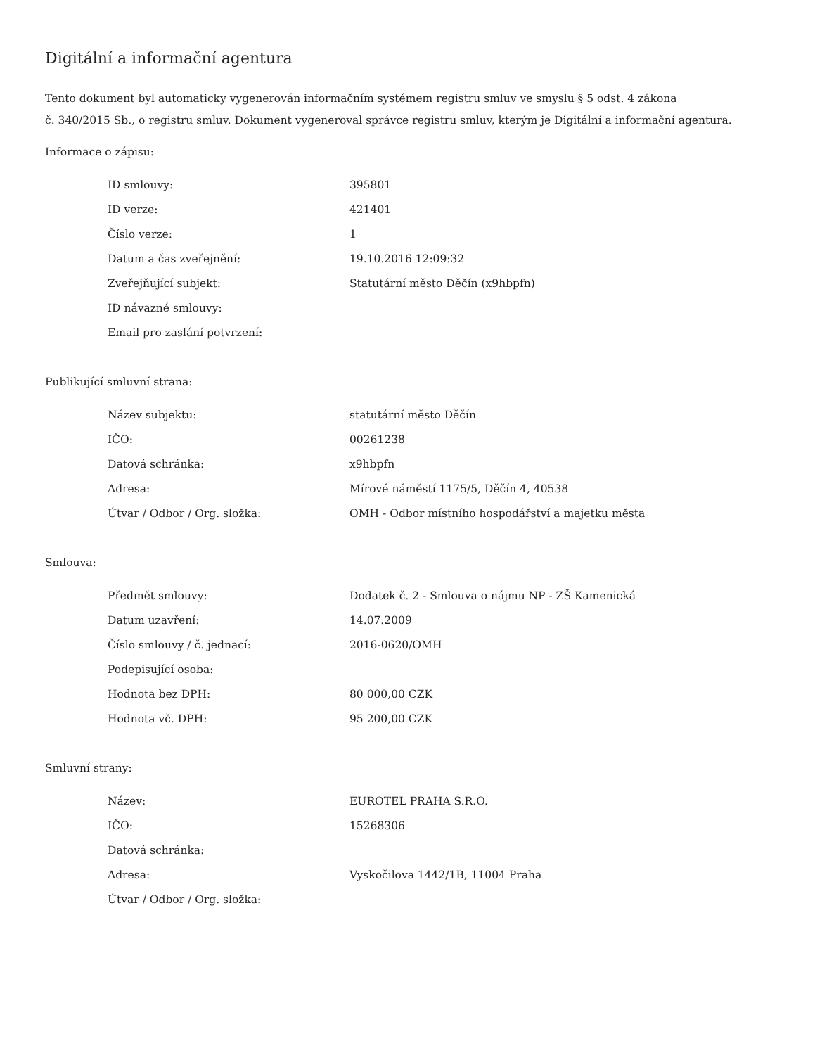Digitální a informační agentura
Tento dokument byl automaticky vygenerován informačním systémem registru smluv ve smyslu § 5 odst. 4 zákona
č. 340/2015 Sb., o registru smluv. Dokument vygeneroval správce registru smluv, kterým je Digitální a informační agentura.
Informace o zápisu:
| ID smlouvy: | 395801 |
| ID verze: | 421401 |
| Číslo verze: | 1 |
| Datum a čas zveřejnění: | 19.10.2016 12:09:32 |
| Zveřejňující subjekt: | Statutární město Děčín (x9hbpfn) |
| ID návazné smlouvy: | |
| Email pro zaslání potvrzení: | |
Publikující smluvní strana:
| Název subjektu: | statutární město Děčín |
| IČO: | 00261238 |
| Datová schránka: | x9hbpfn |
| Adresa: | Mírové náměstí 1175/5, Děčín 4, 40538 |
| Útvar / Odbor / Org. složka: | OMH - Odbor místního hospodářství a majetku města |
Smlouva:
| Předmět smlouvy: | Dodatek č. 2 - Smlouva o nájmu NP - ZŠ Kamenická |
| Datum uzavření: | 14.07.2009 |
| Číslo smlouvy / č. jednací: | 2016-0620/OMH |
| Podepisující osoba: | |
| Hodnota bez DPH: | 80 000,00 CZK |
| Hodnota vč. DPH: | 95 200,00 CZK |
Smluvní strany:
| Název: | EUROTEL PRAHA S.R.O. |
| IČO: | 15268306 |
| Datová schránka: | |
| Adresa: | Vyskočilova 1442/1B, 11004 Praha |
| Útvar / Odbor / Org. složka: | |